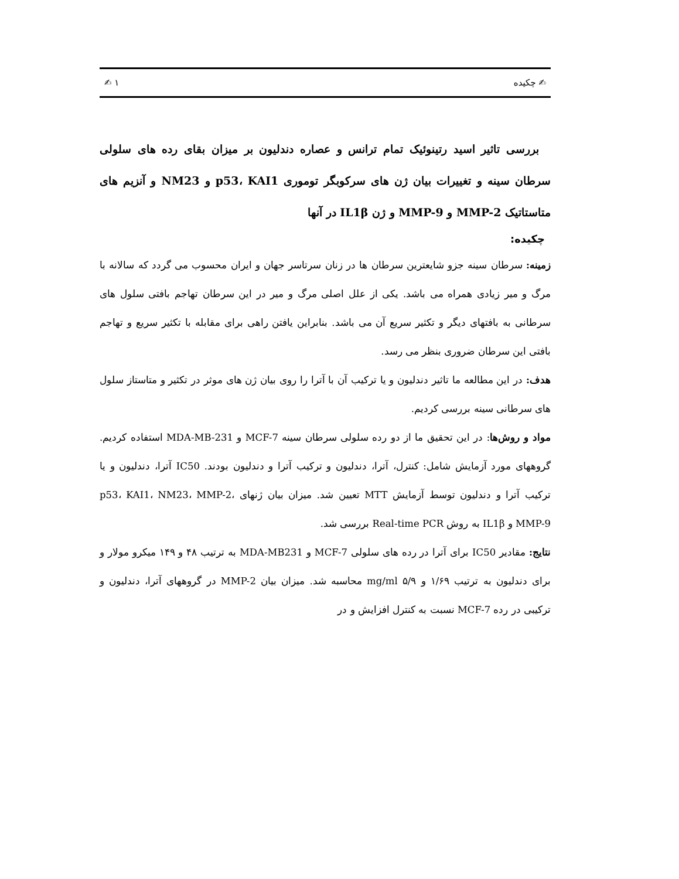✍ چکیده ١ ✍
بررسی تاثیر اسید رتینوئیک تمام ترانس و عصاره دندلیون بر میزان بقای رده های سلولی سرطان سینه و تغییرات بیان ژن های سرکوبگر توموری p53، KAI1 و NM23 و آنزیم های متاستاتیک MMP-2 و MMP-9 و ژن IL1β در آنها
چکیده:
زمینه: سرطان سینه جزو شایعترین سرطان ها در زنان سرتاسر جهان و ایران محسوب می گردد که سالانه با مرگ و میر زیادی همراه می باشد. یکی از علل اصلی مرگ و میر در این سرطان تهاجم بافتی سلول های سرطانی به بافتهای دیگر و تکثیر سریع آن می باشد. بنابراین یافتن راهی برای مقابله با تکثیر سریع و تهاجم بافتی این سرطان ضروری بنظر می رسد.
هدف: در این مطالعه ما تاثیر دندلیون و یا ترکیب آن با آترا را روی بیان ژن های موثر در تکثیر و متاستاز سلول های سرطانی سینه بررسی کردیم.
مواد و روش‌ها: در این تحقیق ما از دو رده سلولی سرطان سینه MCF-7 و MDA-MB-231 استفاده کردیم. گروههای مورد آزمایش شامل: کنترل، آترا، دندلیون و ترکیب آترا و دندلیون بودند. IC50 آترا، دندلیون و یا ترکیب آترا و دندلیون توسط آزمایش MTT تعیین شد. میزان بیان ژنهای p53، KAI1، NM23، MMP-2، MMP-9 و IL1β به روش Real-time PCR بررسی شد.
نتایج: مقادیر IC50 برای آترا در رده های سلولی MCF-7 و MDA-MB231 به ترتیب ۴۸ و ۱۴۹ میکرو مولار و برای دندلیون به ترتیب ۱/۶۹ و ۵/۹ mg/ml محاسبه شد. میزان بیان MMP-2 در گروههای آترا، دندلیون و ترکیبی در رده MCF-7 نسبت به کنترل افزایش و در